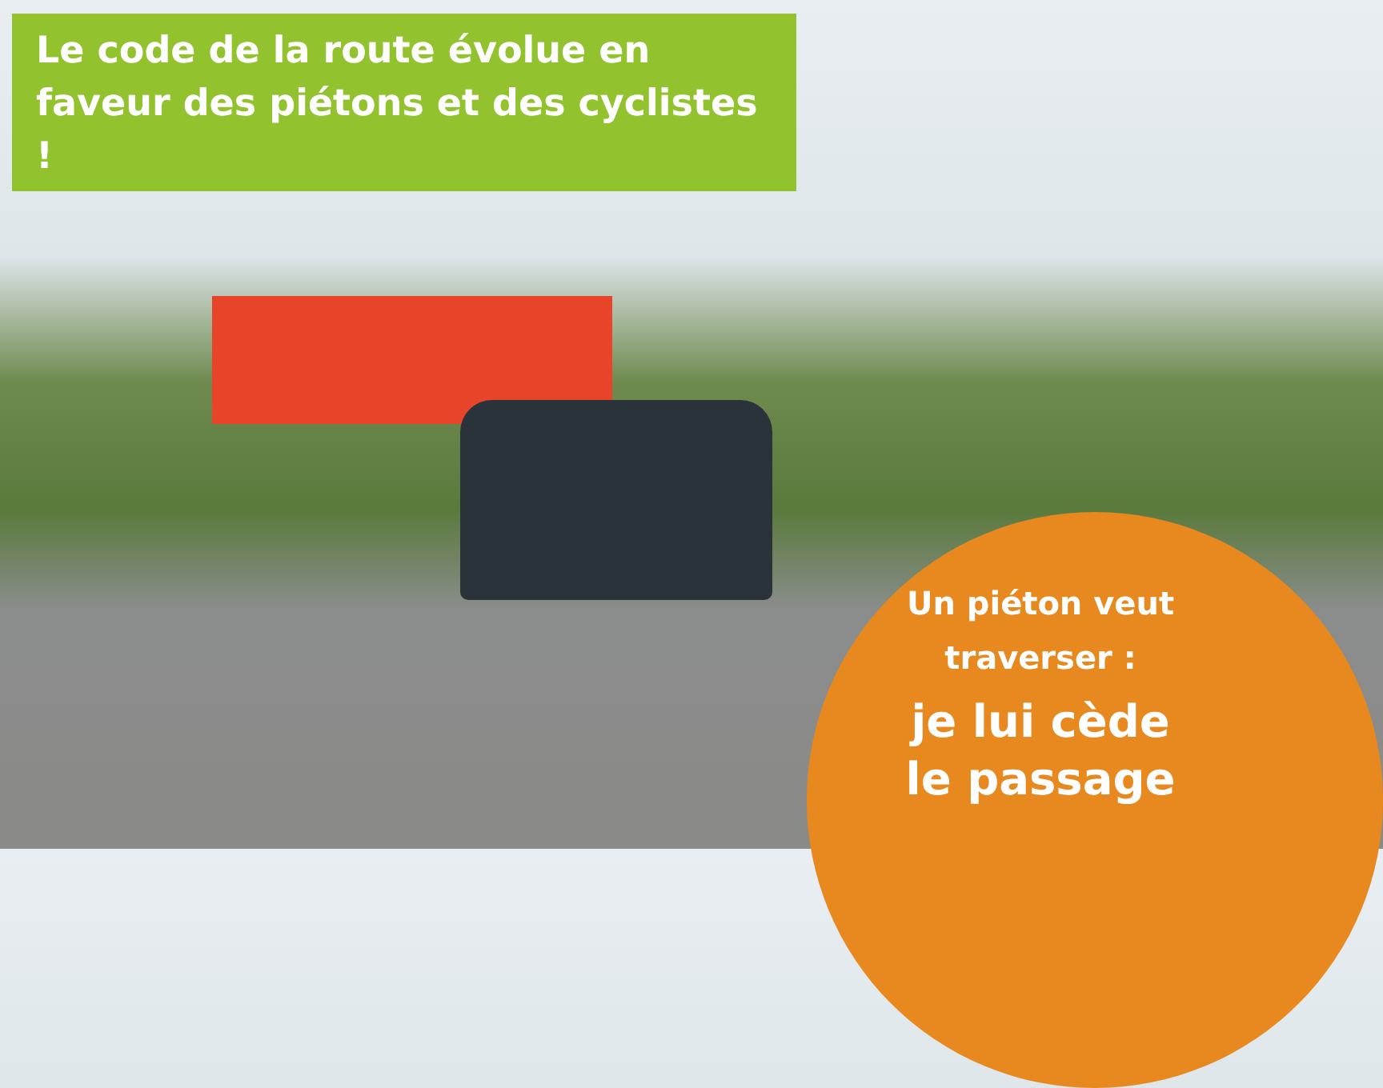Le code de la route évolue en faveur des piétons et des cyclistes !
Un piéton veut traverser :
je lui cède le passage